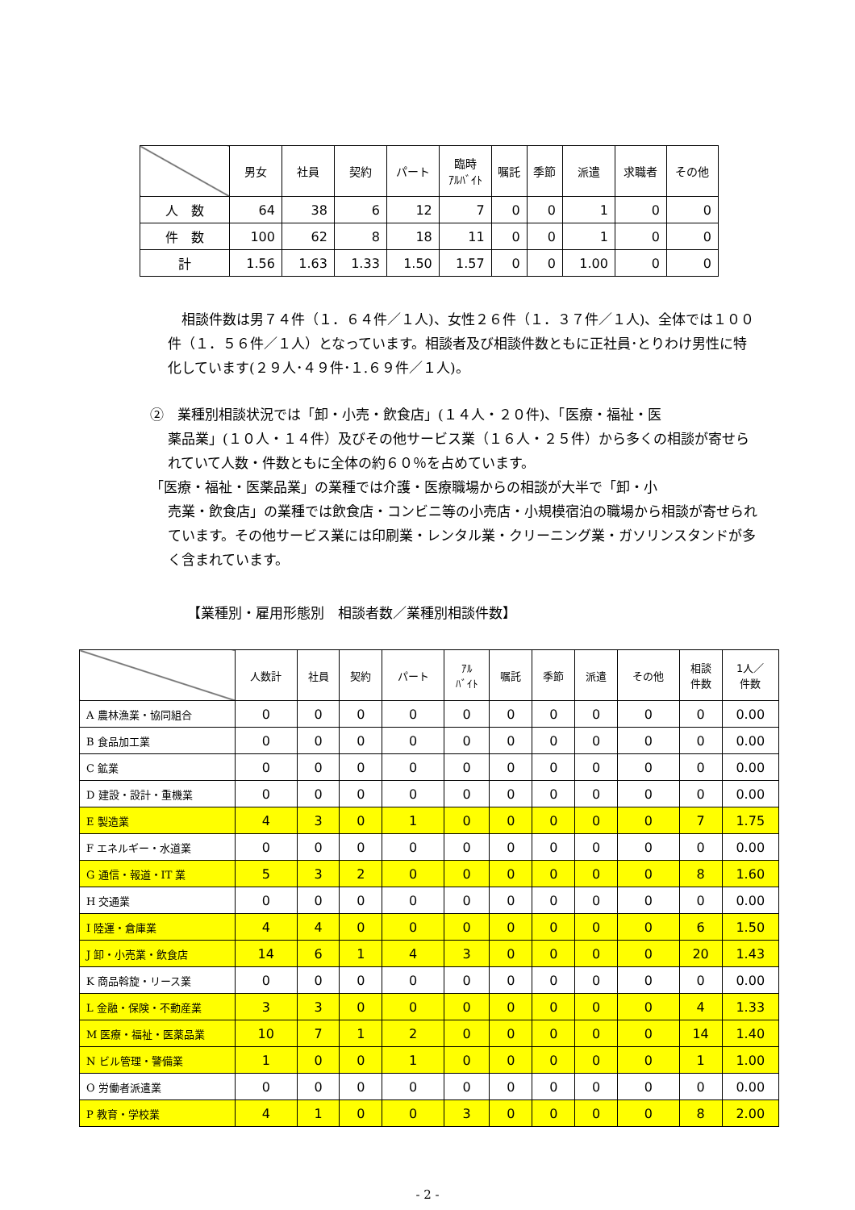| | 男女 | 社員 | 契約 | パート | 臨時 ｱﾙﾊﾞｲﾄ | 嘱託 | 季節 | 派遣 | 求職者 | その他 |
| --- | --- | --- | --- | --- | --- | --- | --- | --- | --- | --- |
| 人 数 | 64 | 38 | 6 | 12 | 7 | 0 | 0 | 1 | 0 | 0 |
| 件 数 | 100 | 62 | 8 | 18 | 11 | 0 | 0 | 1 | 0 | 0 |
| 計 | 1.56 | 1.63 | 1.33 | 1.50 | 1.57 | 0 | 0 | 1.00 | 0 | 0 |
　相談件数は男７４件（１．６４件／１人)、女性２６件（１．３７件／１人)、全体では１００件（１．５６件／１人）となっています。相談者及び相談件数ともに正社員･とりわけ男性に特化しています(２９人･４９件･１.６９件／１人)。
②　業種別相談状況では「卸・小売・飲食店」(１４人・２０件)、「医療・福祉・医
薬品業」(１０人・１４件）及びその他サービス業（１６人・２５件）から多くの相談が寄せられていて人数・件数ともに全体の約６０％を占めています。
「医療・福祉・医薬品業」の業種では介護・医療職場からの相談が大半で「卸・小
売業・飲食店」の業種では飲食店・コンビニ等の小売店・小規模宿泊の職場から相談が寄せられています。その他サービス業には印刷業・レンタル業・クリーニング業・ガソリンスタンドが多く含まれています。
【業種別・雇用形態別　相談者数／業種別相談件数】
| | 人数計 | 社員 | 契約 | パート | ｱﾙ ﾊﾞｲﾄ | 嘱託 | 季節 | 派遣 | その他 | 相談 件数 | 1人／ 件数 |
| --- | --- | --- | --- | --- | --- | --- | --- | --- | --- | --- | --- |
| A 農林漁業・協同組合 | 0 | 0 | 0 | 0 | 0 | 0 | 0 | 0 | 0 | 0 | 0.00 |
| B 食品加工業 | 0 | 0 | 0 | 0 | 0 | 0 | 0 | 0 | 0 | 0 | 0.00 |
| C 鉱業 | 0 | 0 | 0 | 0 | 0 | 0 | 0 | 0 | 0 | 0 | 0.00 |
| D 建設・設計・重機業 | 0 | 0 | 0 | 0 | 0 | 0 | 0 | 0 | 0 | 0 | 0.00 |
| E 製造業 | 4 | 3 | 0 | 1 | 0 | 0 | 0 | 0 | 0 | 7 | 1.75 |
| F エネルギー・水道業 | 0 | 0 | 0 | 0 | 0 | 0 | 0 | 0 | 0 | 0 | 0.00 |
| G 通信・報道・IT 業 | 5 | 3 | 2 | 0 | 0 | 0 | 0 | 0 | 0 | 8 | 1.60 |
| H 交通業 | 0 | 0 | 0 | 0 | 0 | 0 | 0 | 0 | 0 | 0 | 0.00 |
| I 陸運・倉庫業 | 4 | 4 | 0 | 0 | 0 | 0 | 0 | 0 | 0 | 6 | 1.50 |
| J 卸・小売業・飲食店 | 14 | 6 | 1 | 4 | 3 | 0 | 0 | 0 | 0 | 20 | 1.43 |
| K 商品斡旋・リース業 | 0 | 0 | 0 | 0 | 0 | 0 | 0 | 0 | 0 | 0 | 0.00 |
| L 金融・保険・不動産業 | 3 | 3 | 0 | 0 | 0 | 0 | 0 | 0 | 0 | 4 | 1.33 |
| M 医療・福祉・医薬品業 | 10 | 7 | 1 | 2 | 0 | 0 | 0 | 0 | 0 | 14 | 1.40 |
| N ビル管理・警備業 | 1 | 0 | 0 | 1 | 0 | 0 | 0 | 0 | 0 | 1 | 1.00 |
| O 労働者派遣業 | 0 | 0 | 0 | 0 | 0 | 0 | 0 | 0 | 0 | 0 | 0.00 |
| P 教育・学校業 | 4 | 1 | 0 | 0 | 3 | 0 | 0 | 0 | 0 | 8 | 2.00 |
- 2 -